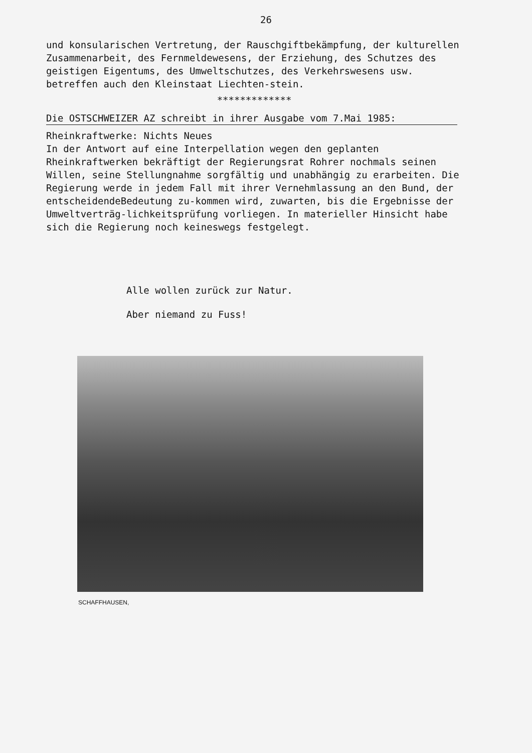26
und konsularischen Vertretung, der Rauschgiftbekämpfung, der kulturellen Zusammenarbeit, des Fernmeldewesens, der Erziehung, des Schutzes des geistigen Eigentums, des Umweltschutzes, des Verkehrswesens usw. betreffen auch den Kleinstaat Liechten-stein.
*************
Die OSTSCHWEIZER AZ schreibt in ihrer Ausgabe vom 7.Mai 1985:
Rheinkraftwerke: Nichts Neues
In der Antwort auf eine Interpellation wegen den geplanten Rheinkraftwerken bekräftigt der Regierungsrat Rohrer nochmals seinen Willen, seine Stellungnahme sorgfältig und unabhängig zu erarbeiten. Die Regierung werde in jedem Fall mit ihrer Vernehmlassung an den Bund, der entscheidendeBedeutung zu-kommen wird, zuwarten, bis die Ergebnisse der Umweltverträg-lichkeitsprüfung vorliegen. In materieller Hinsicht habe sich die Regierung noch keineswegs festgelegt.
Alle wollen zurück zur Natur.
Aber niemand zu Fuss!
SCHAFFHAUSEN,